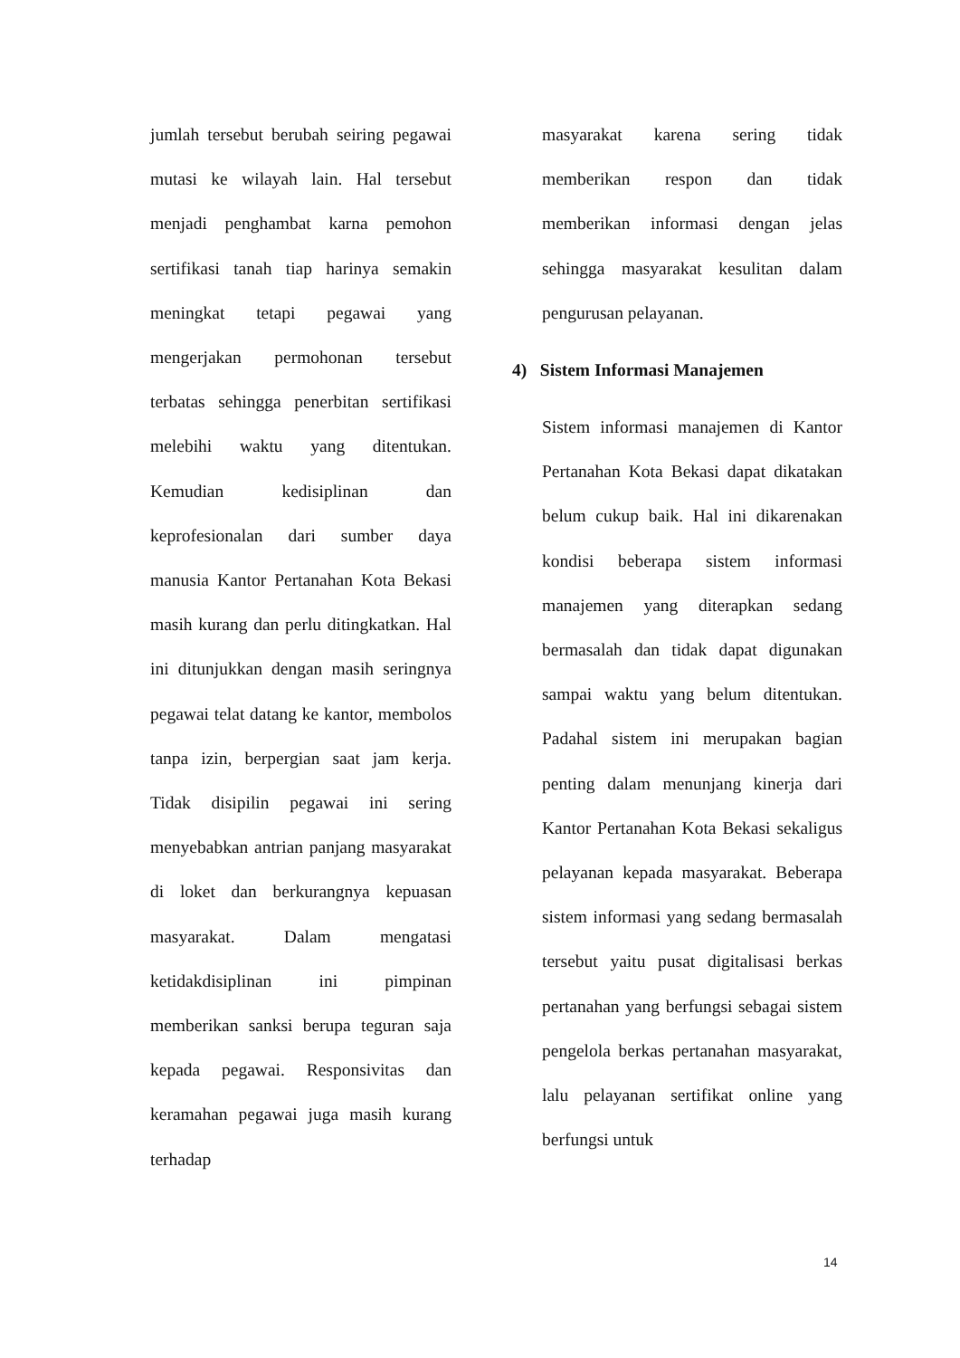jumlah tersebut berubah seiring pegawai mutasi ke wilayah lain. Hal tersebut menjadi penghambat karna pemohon sertifikasi tanah tiap harinya semakin meningkat tetapi pegawai yang mengerjakan permohonan tersebut terbatas sehingga penerbitan sertifikasi melebihi waktu yang ditentukan. Kemudian kedisiplinan dan keprofesionalan dari sumber daya manusia Kantor Pertanahan Kota Bekasi masih kurang dan perlu ditingkatkan. Hal ini ditunjukkan dengan masih seringnya pegawai telat datang ke kantor, membolos tanpa izin, berpergian saat jam kerja. Tidak disipilin pegawai ini sering menyebabkan antrian panjang masyarakat di loket dan berkurangnya kepuasan masyarakat. Dalam mengatasi ketidakdisiplinan ini pimpinan memberikan sanksi berupa teguran saja kepada pegawai. Responsivitas dan keramahan pegawai juga masih kurang terhadap
masyarakat karena sering tidak memberikan respon dan tidak memberikan informasi dengan jelas sehingga masyarakat kesulitan dalam pengurusan pelayanan.
4) Sistem Informasi Manajemen
Sistem informasi manajemen di Kantor Pertanahan Kota Bekasi dapat dikatakan belum cukup baik. Hal ini dikarenakan kondisi beberapa sistem informasi manajemen yang diterapkan sedang bermasalah dan tidak dapat digunakan sampai waktu yang belum ditentukan. Padahal sistem ini merupakan bagian penting dalam menunjang kinerja dari Kantor Pertanahan Kota Bekasi sekaligus pelayanan kepada masyarakat. Beberapa sistem informasi yang sedang bermasalah tersebut yaitu pusat digitalisasi berkas pertanahan yang berfungsi sebagai sistem pengelola berkas pertanahan masyarakat, lalu pelayanan sertifikat online yang berfungsi untuk
14